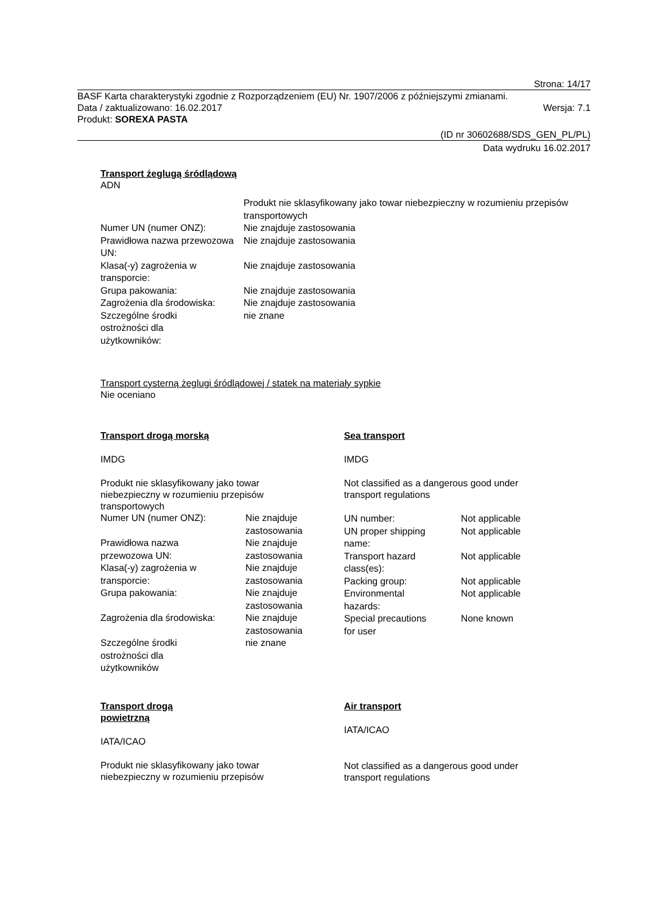Strona: 14/17
BASF Karta charakterystyki zgodnie z Rozporządzeniem (EU) Nr. 1907/2006 z późniejszymi zmianami.
Data / zaktualizowano: 16.02.2017 Wersja: 7.1
Produkt: SOREXA PASTA
(ID nr 30602688/SDS_GEN_PL/PL)
Data wydruku 16.02.2017
Transport żeglugą śródlądową
ADN
| | Produkt nie sklasyfikowany jako towar niebezpieczny w rozumieniu przepisów transportowych |
| Numer UN (numer ONZ): | Nie znajduje zastosowania |
| Prawidłowa nazwa przewozowa UN: | Nie znajduje zastosowania |
| Klasa(-y) zagrożenia w transporcie: | Nie znajduje zastosowania |
| Grupa pakowania: | Nie znajduje zastosowania |
| Zagrożenia dla środowiska: | Nie znajduje zastosowania |
| Szczególne środki ostrożności dla użytkowników: | nie znane |
Transport cysterną żeglugi śródlądowej / statek na materiały sypkie
Nie oceniano
Transport drogą morską
IMDG
Produkt nie sklasyfikowany jako towar niebezpieczny w rozumieniu przepisów transportowych
| Numer UN (numer ONZ): | Nie znajduje zastosowania |
| Prawidłowa nazwa przewozowa UN: | Nie znajduje zastosowania |
| Klasa(-y) zagrożenia w transporcie: | Nie znajduje zastosowania |
| Grupa pakowania: | Nie znajduje zastosowania |
| Zagrożenia dla środowiska: | Nie znajduje zastosowania |
| Szczególne środki ostrożności dla użytkowników | nie znane |
Sea transport
IMDG
Not classified as a dangerous good under transport regulations
| UN number: | Not applicable |
| UN proper shipping name: | Not applicable |
| Transport hazard class(es): | Not applicable |
| Packing group: | Not applicable |
| Environmental hazards: | Not applicable |
| Special precautions for user | None known |
Transport drogą
powietrzną
IATA/ICAO
Produkt nie sklasyfikowany jako towar niebezpieczny w rozumieniu przepisów
Air transport
IATA/ICAO
Not classified as a dangerous good under transport regulations